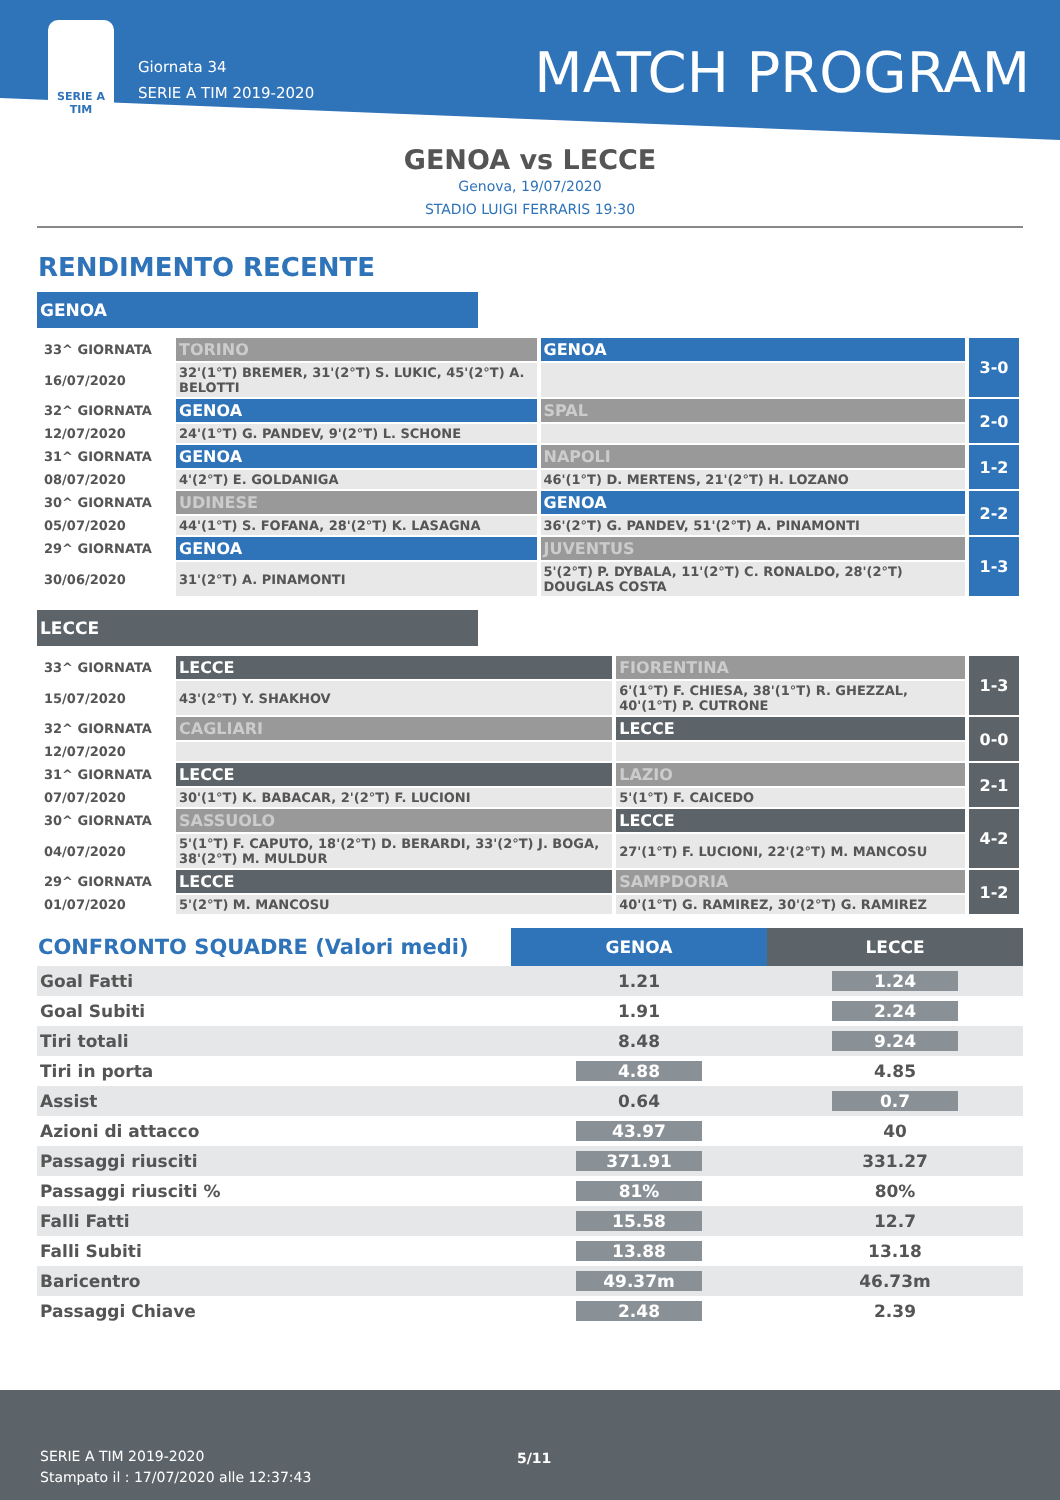SERIE A
TIM
Giornata 34
SERIE A TIM 2019-2020
MATCH PROGRAM
GENOA vs LECCE
Genova, 19/07/2020
STADIO LUIGI FERRARIS 19:30
RENDIMENTO RECENTE
GENOA
| 33^ GIORNATA | TORINO | GENOA | 3-0 |
| 16/07/2020 | 32'(1°T) BREMER, 31'(2°T) S. LUKIC, 45'(2°T) A. BELOTTI | | |
| 32^ GIORNATA | GENOA | SPAL | 2-0 |
| 12/07/2020 | 24'(1°T) G. PANDEV, 9'(2°T) L. SCHONE | | |
| 31^ GIORNATA | GENOA | NAPOLI | 1-2 |
| 08/07/2020 | 4'(2°T) E. GOLDANIGA | 46'(1°T) D. MERTENS, 21'(2°T) H. LOZANO | |
| 30^ GIORNATA | UDINESE | GENOA | 2-2 |
| 05/07/2020 | 44'(1°T) S. FOFANA, 28'(2°T) K. LASAGNA | 36'(2°T) G. PANDEV, 51'(2°T) A. PINAMONTI | |
| 29^ GIORNATA | GENOA | JUVENTUS | 1-3 |
| 30/06/2020 | 31'(2°T) A. PINAMONTI | 5'(2°T) P. DYBALA, 11'(2°T) C. RONALDO, 28'(2°T) DOUGLAS COSTA | |
LECCE
| 33^ GIORNATA | LECCE | FIORENTINA | 1-3 |
| 15/07/2020 | 43'(2°T) Y. SHAKHOV | 6'(1°T) F. CHIESA, 38'(1°T) R. GHEZZAL, 40'(1°T) P. CUTRONE | |
| 32^ GIORNATA | CAGLIARI | LECCE | 0-0 |
| 12/07/2020 | | | |
| 31^ GIORNATA | LECCE | LAZIO | 2-1 |
| 07/07/2020 | 30'(1°T) K. BABACAR, 2'(2°T) F. LUCIONI | 5'(1°T) F. CAICEDO | |
| 30^ GIORNATA | SASSUOLO | LECCE | 4-2 |
| 04/07/2020 | 5'(1°T) F. CAPUTO, 18'(2°T) D. BERARDI, 33'(2°T) J. BOGA, 38'(2°T) M. MULDUR | 27'(1°T) F. LUCIONI, 22'(2°T) M. MANCOSU | |
| 29^ GIORNATA | LECCE | SAMPDORIA | 1-2 |
| 01/07/2020 | 5'(2°T) M. MANCOSU | 40'(1°T) G. RAMIREZ, 30'(2°T) G. RAMIREZ | |
| CONFRONTO SQUADRE (Valori medi) | GENOA | LECCE |
| --- | --- | --- |
| Goal Fatti | 1.21 | 1.24 |
| Goal Subiti | 1.91 | 2.24 |
| Tiri totali | 8.48 | 9.24 |
| Tiri in porta | 4.88 | 4.85 |
| Assist | 0.64 | 0.7 |
| Azioni di attacco | 43.97 | 40 |
| Passaggi riusciti | 371.91 | 331.27 |
| Passaggi riusciti % | 81% | 80% |
| Falli Fatti | 15.58 | 12.7 |
| Falli Subiti | 13.88 | 13.18 |
| Baricentro | 49.37m | 46.73m |
| Passaggi Chiave | 2.48 | 2.39 |
SERIE A TIM 2019-2020
Stampato il : 17/07/2020 alle 12:37:43
5/11